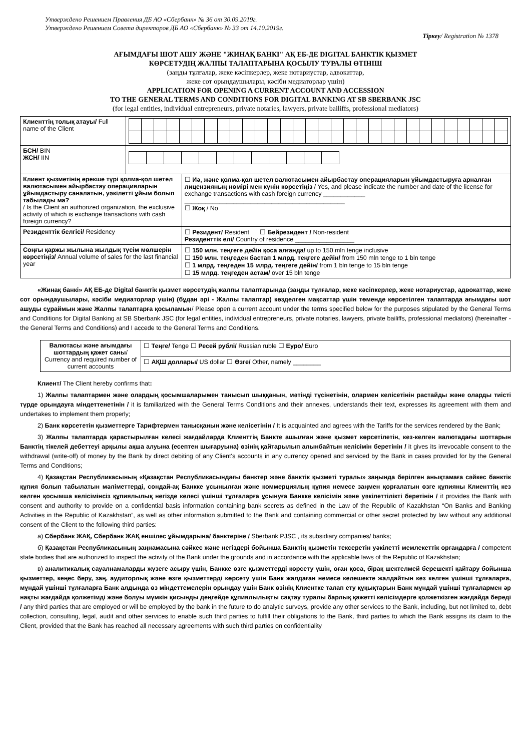Утверждено Решением Правления ДБ АО «Сбербанк» № 36 от 30.09.2019г.
Утверждено Решением Совета директоров ДБ АО «Сбербанк» № 33 от 14.10.2019г.
Тіркеу/ Registration № 1378
АҒЫМДАҒЫ ШОТ АШУ ЖӘНЕ "ЖИНАҚ БАНКІ" АҚ ЕБ-ДЕ DIGITAL БАНКТІК ҚЫЗМЕТ
КӨРСЕТУДІҢ ЖАЛПЫ ТАЛАПТАРЫНА ҚОСЫЛУ ТУРАЛЫ ӨТІНІШ
(заңды тұлғалар, жеке кәсіпкерлер, жеке нотариустар, адвокаттар,
жеке сот орындаушылары, кәсіби медиаторлар үшін)
APPLICATION FOR OPENING A CURRENT ACCOUNT AND ACCESSION
TO THE GENERAL TERMS AND CONDITIONS FOR DIGITAL BANKING AT SB SBERBANK JSC
(for legal entities, individual entrepreneurs, private notaries, lawyers, private bailiffs, professional mediators)
| Клиенттің толық атауы/ Full name of the Client | | |
| БСН/ BIN ЖСН/ IIN | | |
| Клиент қызметінің ерекше түрі қолма-қол шетел валютасымен айырбастау операцияларын ұйымдастыру саналатын, уәкілетті ұйым болып табылады ма? / Is the Client an authorized organization, the exclusive activity of which is exchange transactions with cash foreign currency? | | ☐ Иә, және қолма-қол шетел валютасымен айырбастау операцияларын ұйымдастыруға арналған лицензияның нөмірі мен күнін көрсетіңіз / Yes, and please indicate the number and date of the license for exchange transactions with cash foreign currency ____________ ______________________________________________ ☐ Жоқ / No |
| Резиденттік белгісі/ Residency | | ☐ Резидент/ Resident ☐ Бейрезидент / Non-resident Резиденттік елі/ Country of residence _________________ |
| Соңғы қаржы жылына жылдық түсім мөлшерін көрсетіңіз/ Annual volume of sales for the last financial year | | ☐ 150 млн. теңгеге дейін қоса алғанда/ up to 150 mln tenge inclusive ☐ 150 млн. теңгеден бастап 1 млрд. теңгеге дейін/ from 150 mln tenge to 1 bln tenge ☐ 1 млрд. теңгеден 15 млрд. теңгеге дейін/ from 1 bln tenge to 15 bln tenge ☐ 15 млрд. теңгеден астам/ over 15 bln tenge |
«Жинақ банкі» АҚ ЕБ-де Digital банктік қызмет көрсетудің жалпы талаптарында (заңды тұлғалар, жеке кәсіпкерлер, жеке нотариустар, адвокаттар, жеке сот орындаушылары, кәсіби медиаторлар үшін) (бұдан әрі - Жалпы талаптар) көзделген мақсаттар үшін төменде көрсетілген талаптарда ағымдағы шот ашуды сұраймын және Жалпы талаптарға қосыламын/ Please open a current account under the terms specified below for the purposes stipulated by the General Terms and Conditions for Digital Banking at SB Sberbank JSC (for legal entities, individual entrepreneurs, private notaries, lawyers, private bailiffs, professional mediators) (hereinafter - the General Terms and Conditions) and I accede to the General Terms and Conditions.
| Валютасы және ағымдағы шоттардың қажет саны / Currency and required number of current accounts | ☐ Теңге/ Tenge ☐ Ресей рублі/ Russian ruble ☐ Еуро/ Euro |
| | ☐ АҚШ доллары/ US dollar ☐ Өзге/ Other, namely ________ |
Клиент/ The Client hereby confirms that:
1) Жалпы талаптармен және олардың қосымшаларымен танысып шыққанын, мәтінді түсінетінін, олармен келісетінін растайды және оларды тиісті түрде орындауға міндеттенетінін / it is familiarized with the General Terms Conditions and their annexes, understands their text, expresses its agreement with them and undertakes to implement them properly;
2) Банк көрсететін қызметтерге Тарифтермен танысқанын және келісетінін / It is acquainted and agrees with the Tariffs for the services rendered by the Bank;
3) Жалпы талаптарда қарастырылған келесі жағдайларда Клиенттің Банкте ашылған және қызмет көрсетілетін, кез-келген валютадағы шоттарын Банктің тікелей дебеттеуі арқылы ақша алуына (есептен шығаруына) өзінің қайтарылып алынбайтын келісімін беретінін / it gives its irrevocable consent to the withdrawal (write-off) of money by the Bank by direct debiting of any Client's accounts in any currency opened and serviced by the Bank in cases provided for by the General Terms and Conditions;
4) Қазақстан Республикасының «Қазақстан Республикасындағы банктер және банктік қызметі туралы» заңында берілген анықтамаға сәйкес банктік құпия болып табылатын мәліметтерді, сондай-ақ Банкке ұсынылған және коммерциялық құпия немесе заңмен қорғалатын өзге құпияны Клиенттің кез келген қосымша келісімінсіз құпиялылық негізде келесі үшінші тұлғаларға ұсынуға Банкке келісімін және уәкілеттілікті беретінін / it provides the Bank with consent and authority to provide on a confidential basis information containing bank secrets as defined in the Law of the Republic of Kazakhstan “On Banks and Banking Activities in the Republic of Kazakhstan”, as well as other information submitted to the Bank and containing commercial or other secret protected by law without any additional consent of the Client to the following third parties:
а) Сбербанк ЖАҚ, Сбербанк ЖАҚ еншілес ұйымдарына/ банктеріне / Sberbank PJSC , its subsidiary companies/ banks;
б) Қазақстан Республикасының заңнамасына сәйкес және негіздері бойынша Банктің қызметін тексеретін уәкілетті мемлекеттік органдарға / competent state bodies that are authorized to inspect the activity of the Bank under the grounds and in accordance with the applicable laws of the Republic of Kazakhstan;
в) аналитикалық сауалнамаларды жүзеге асыру үшін, Банкке өзге қызметтерді көрсету үшін, оған қоса, бірақ шектелмей берешекті қайтару бойынша қызметтер, кеңес беру, заң, аудиторлық және өзге қызметтерді көрсету үшін Банк жалдаған немесе келешекте жалдайтын кез келген үшінші тұлғаларға, мұндай үшінші тұлғаларға Банк алдында өз міндеттемелерін орындау үшін Банк өзінің Клиентке талап ету құқықтарын Банк мұндай үшінші тұлғалармен әр нақты жағдайда қолжетімді және болуы мүмкін қисынды деңгейде құпиялылықты сақтау туралы барлық қажетті келісімдерге қолжеткізген жағдайда береді / any third parties that are employed or will be employed by the bank in the future to do analytic surveys, provide any other services to the Bank, including, but not limited to, debt collection, consulting, legal, audit and other services to enable such third parties to fulfill their obligations to the Bank, third parties to which the Bank assigns its claim to the Client, provided that the Bank has reached all necessary agreements with such third parties on confidentiality